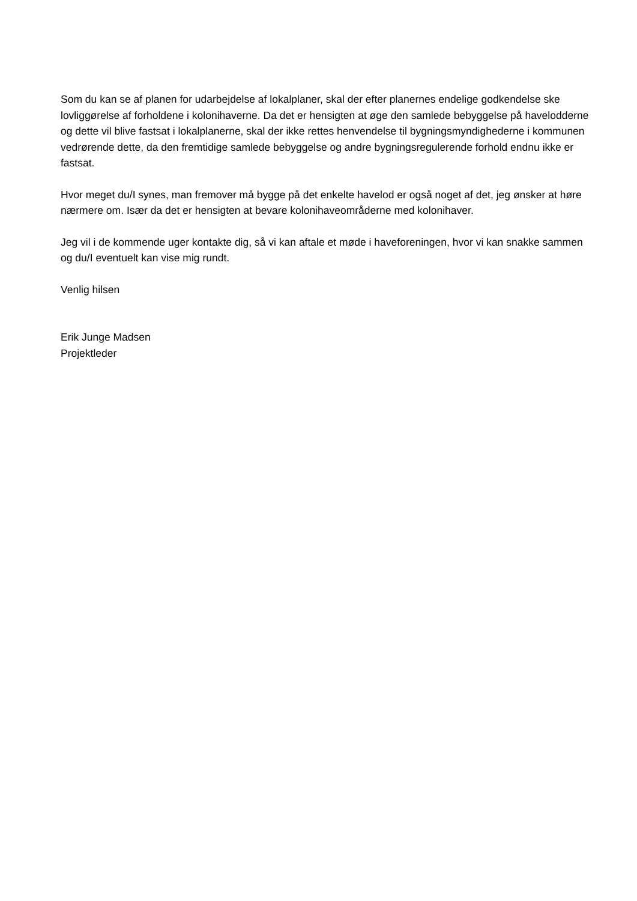Som du kan se af planen for udarbejdelse af lokalplaner, skal der efter planernes endelige godkendelse ske lovliggørelse af forholdene i kolonihaverne. Da det er hensigten at øge den samlede bebyggelse på havelodderne og dette vil blive fastsat i lokalplanerne, skal der ikke rettes henvendelse til bygningsmyndighederne i kommunen vedrørende dette, da den fremtidige samlede bebyggelse og andre bygningsregulerende forhold endnu ikke er fastsat.
Hvor meget du/I synes, man fremover må bygge på det enkelte havelod er også noget af det, jeg ønsker at høre nærmere om. Især da det er hensigten at bevare kolonihaveområderne med kolonihaver.
Jeg vil i de kommende uger kontakte dig, så vi kan aftale et møde i haveforeningen, hvor vi kan snakke sammen og du/I eventuelt kan vise mig rundt.
Venlig hilsen
Erik Junge Madsen
Projektleder